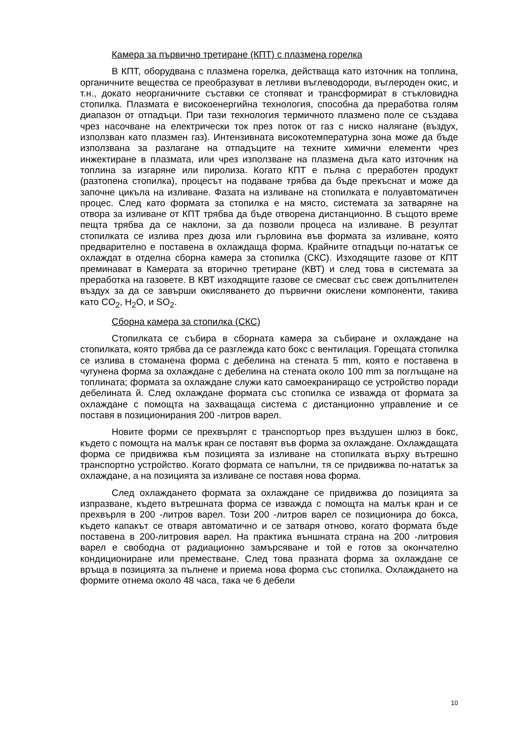Камера за първично третиране (КПТ) с плазмена горелка
В КПТ, оборудвана с плазмена горелка, действаща като източник на топлина, органичните вещества се преобразуват в летливи въглеводороди, въглероден окис, и т.н., докато неорганичните съставки се стопяват и трансформират в стъкловидна стопилка. Плазмата е високоенергийна технология, способна да преработва голям диапазон от отпадъци. При тази технология термичното плазмено поле се създава чрез насочване на електрически ток през поток от газ с ниско налягане (въздух, използван като плазмен газ). Интензивната високотемпературна зона може да бъде използвана за разлагане на отпадъците на техните химични елементи чрез инжектиране в плазмата, или чрез използване на плазмена дъга като източник на топлина за изгаряне или пиролиза. Когато КПТ е пълна с преработен продукт (разтопена стопилка), процесът на подаване трябва да бъде прекъснат и може да започне цикъла на изливане. Фазата на изливане на стопилката е полуавтоматичен процес. След като формата за стопилка е на място, системата за затваряне на отвора за изливане от КПТ трябва да бъде отворена дистанционно. В същото време пещта трябва да се наклони, за да позволи процеса на изливане. В резултат стопилката се излива през дюза или гърловина във формата за изливане, която предварително е поставена в охлаждаща форма. Крайните отпадъци по-нататък се охлаждат в отделна сборна камера за стопилка (СКС). Изходящите газове от КПТ преминават в Камерата за вторично третиране (КВТ) и след това в системата за преработка на газовете. В КВТ изходящите газове се смесват със свеж допълнителен въздух за да се завърши окисляването до първични окислени компоненти, такива като CO<sub>2</sub>, H<sub>2</sub>O, и SO<sub>2</sub>.
Сборна камера за стопилка (СКС)
Стопилката се събира в сборната камера за събиране и охлаждане на стопилката, която трябва да се разглежда като бокс с вентилация. Горещата стопилка се излива в стоманена форма с дебелина на стената 5 mm, която е поставена в чугунена форма за охлаждане с дебелина на стената около 100 mm за поглъщане на топлината; формата за охлаждане служи като самоекраниращо се устройство поради дебелината й. След охлаждане формата със стопилка се изважда от формата за охлаждане с помощта на захващаща система с дистанционно управление и се поставя в позиционирания 200 -литров варел.
Новите форми се прехвърлят с транспортьор през въздушен шлюз в бокс, където с помощта на малък кран се поставят във форма за охлаждане. Охлаждащата форма се придвижва към позицията за изливане на стопилката върху вътрешно транспортно устройство. Когато формата се напълни, тя се придвижва по-нататък за охлаждане, а на позицията за изливане се поставя нова форма.
След охлаждането формата за охлаждане се придвижва до позицията за изпразване, където вътрешната форма се изважда с помощта на малък кран и се прехвърля в 200 -литров варел. Този 200 -литров варел се позиционира до бокса, където капакът се отваря автоматично и се затваря отново, когато формата бъде поставена в 200-литровия варел. На практика външната страна на 200 -литровия варел е свободна от радиационно замърсяване и той е готов за окончателно кондициониране или преместване. След това празната форма за охлаждане се връща в позицията за пълнене и приема нова форма със стопилка. Охлаждането на формите отнема около 48 часа, така че 6 дебели
10